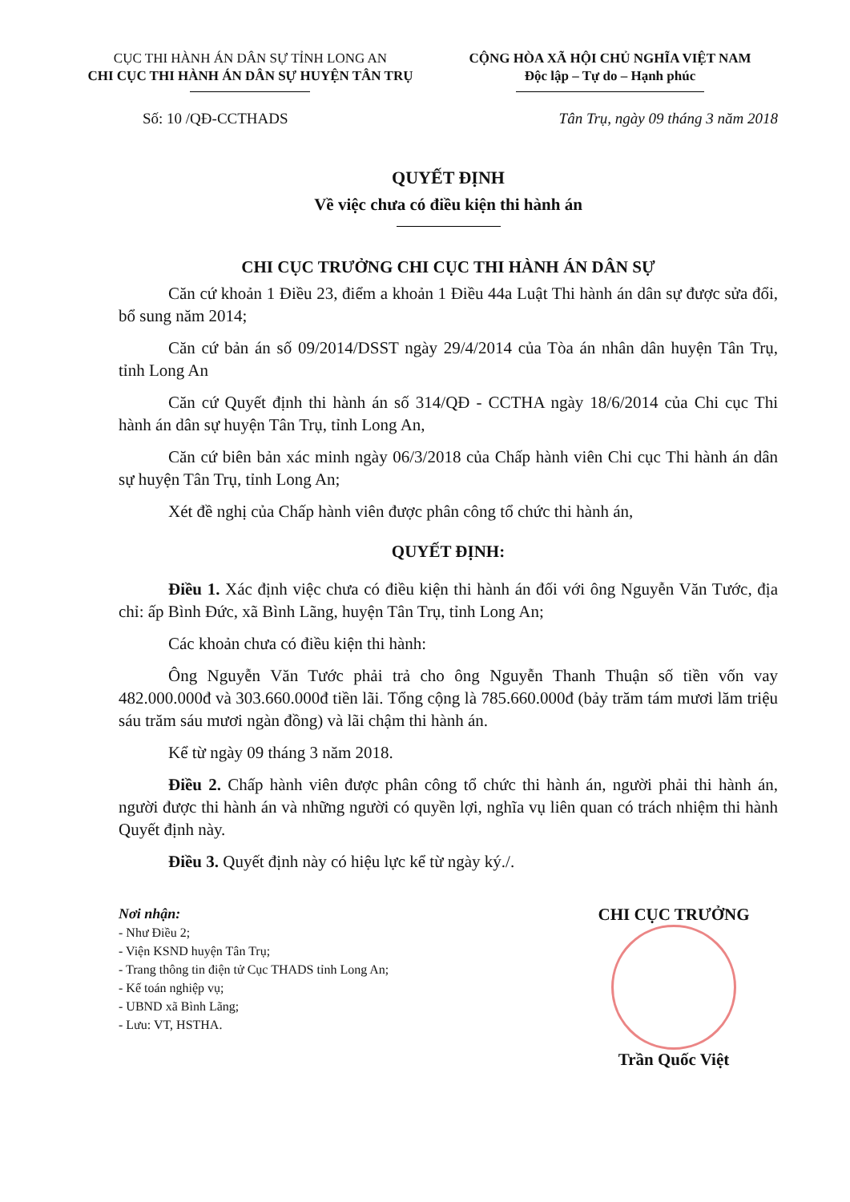CỤC THI HÀNH ÁN DÂN SỰ TỈNH LONG AN
CHI CỤC THI HÀNH ÁN DÂN SỰ HUYỆN TÂN TRỤ
CỘNG HÒA XÃ HỘI CHỦ NGHĨA VIỆT NAM
Độc lập – Tự do – Hạnh phúc
Số: 10 /QĐ-CCTHADS Tân Trụ, ngày 09 tháng 3 năm 2018
QUYẾT ĐỊNH
Về việc chưa có điều kiện thi hành án
CHI CỤC TRƯỞNG CHI CỤC THI HÀNH ÁN DÂN SỰ
Căn cứ khoản 1 Điều 23, điểm a khoản 1 Điều 44a Luật Thi hành án dân sự được sửa đổi, bổ sung năm 2014;
Căn cứ bản án số 09/2014/DSST ngày 29/4/2014 của Tòa án nhân dân huyện Tân Trụ, tỉnh Long An
Căn cứ Quyết định thi hành án số 314/QĐ - CCTHA ngày 18/6/2014 của Chi cục Thi hành án dân sự huyện Tân Trụ, tỉnh Long An,
Căn cứ biên bản xác minh ngày 06/3/2018 của Chấp hành viên Chi cục Thi hành án dân sự huyện Tân Trụ, tỉnh Long An;
Xét đề nghị của Chấp hành viên được phân công tổ chức thi hành án,
QUYẾT ĐỊNH:
Điều 1. Xác định việc chưa có điều kiện thi hành án đối với ông Nguyễn Văn Tước, địa chỉ: ấp Bình Đức, xã Bình Lãng, huyện Tân Trụ, tỉnh Long An;
Các khoản chưa có điều kiện thi hành:
Ông Nguyễn Văn Tước phải trả cho ông Nguyễn Thanh Thuận số tiền vốn vay 482.000.000đ và 303.660.000đ tiền lãi. Tổng cộng là 785.660.000đ (bảy trăm tám mươi lăm triệu sáu trăm sáu mươi ngàn đồng) và lãi chậm thi hành án.
Kể từ ngày 09 tháng 3 năm 2018.
Điều 2. Chấp hành viên được phân công tổ chức thi hành án, người phải thi hành án, người được thi hành án và những người có quyền lợi, nghĩa vụ liên quan có trách nhiệm thi hành Quyết định này.
Điều 3. Quyết định này có hiệu lực kể từ ngày ký./.
Nơi nhận:
- Như Điều 2;
- Viện KSND huyện Tân Trụ;
- Trang thông tin điện tử Cục THADS tỉnh Long An;
- Kế toán nghiệp vụ;
- UBND xã Bình Lãng;
- Lưu: VT, HSTHA.
CHI CỤC TRƯỞNG
Trần Quốc Việt